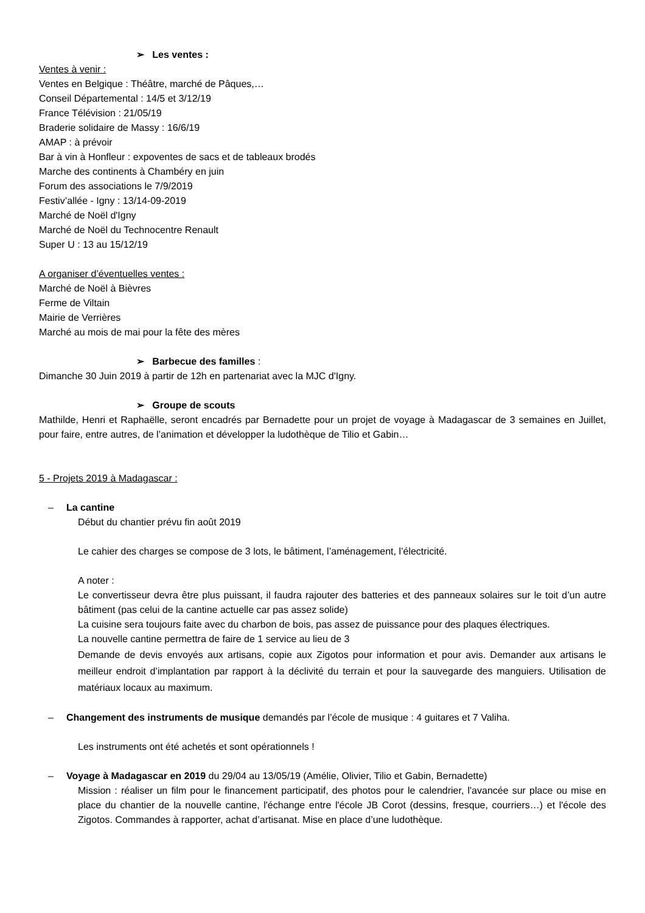➢ Les ventes :
Ventes à venir :
Ventes en Belgique : Théâtre, marché de Pâques,…
Conseil Départemental : 14/5 et 3/12/19
France Télévision : 21/05/19
Braderie solidaire de Massy : 16/6/19
AMAP : à prévoir
Bar à vin à Honfleur : expoventes de sacs et de tableaux brodés
Marche des continents à Chambéry en juin
Forum des associations le 7/9/2019
Festiv’allée - Igny : 13/14-09-2019
Marché de Noël d'Igny
Marché de Noël du Technocentre Renault
Super U : 13 au 15/12/19
A organiser d’éventuelles ventes :
Marché de Noël à Bièvres
Ferme de Viltain
Mairie de Verrières
Marché au mois de mai pour la fête des mères
➢ Barbecue des familles :
Dimanche 30 Juin 2019 à partir de 12h en partenariat avec la MJC d'Igny.
➢ Groupe de scouts
Mathilde, Henri et Raphaëlle, seront encadrés par Bernadette pour un projet de voyage à Madagascar de 3 semaines en Juillet, pour faire, entre autres, de l’animation et développer la ludothèque de Tilio et Gabin…
5 - Projets 2019 à Madagascar :
– La cantine
Début du chantier prévu fin août 2019
Le cahier des charges se compose de 3 lots, le bâtiment, l’aménagement, l’électricité.
A noter :
Le convertisseur devra être plus puissant, il faudra rajouter des batteries et des panneaux solaires sur le toit d’un autre bâtiment (pas celui de la cantine actuelle car pas assez solide)
La cuisine sera toujours faite avec du charbon de bois, pas assez de puissance pour des plaques électriques.
La nouvelle cantine permettra de faire de 1 service au lieu de 3
Demande de devis envoyés aux artisans, copie aux Zigotos pour information et pour avis. Demander aux artisans le meilleur endroit d’implantation par rapport à la déclivité du terrain et pour la sauvegarde des manguiers. Utilisation de matériaux locaux au maximum.
– Changement des instruments de musique demandés par l’école de musique : 4 guitares et 7 Valiha.
Les instruments ont été achetés et sont opérationnels !
– Voyage à Madagascar en 2019 du 29/04 au 13/05/19 (Amélie, Olivier, Tilio et Gabin, Bernadette)
Mission : réaliser un film pour le financement participatif, des photos pour le calendrier, l'avancée sur place ou mise en place du chantier de la nouvelle cantine, l'échange entre l'école JB Corot (dessins, fresque, courriers…) et l'école des Zigotos. Commandes à rapporter, achat d’artisanat. Mise en place d’une ludothèque.